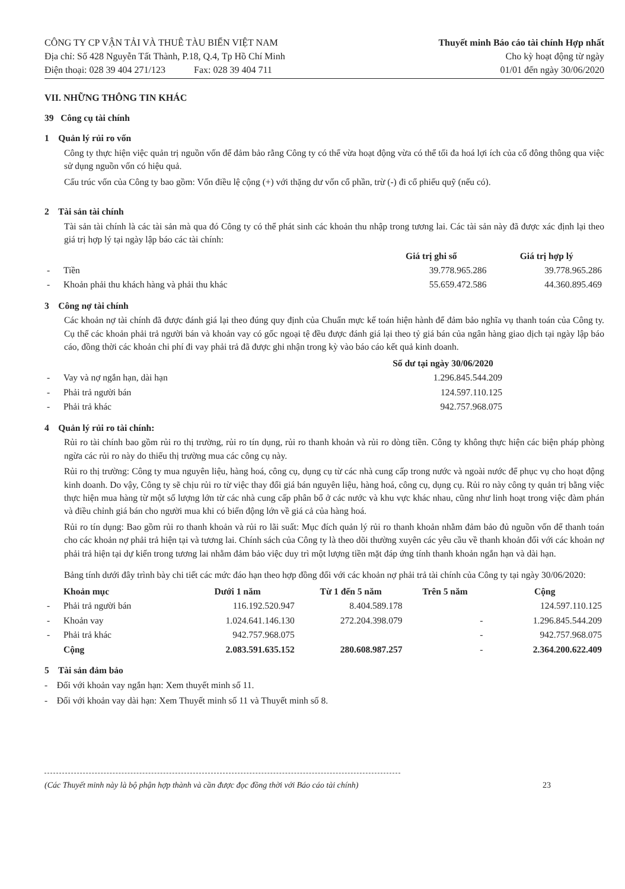CÔNG TY CP VẬN TẢI VÀ THUÊ TÀU BIỂN VIỆT NAM
Địa chỉ: Số 428 Nguyễn Tất Thành, P.18, Q.4, Tp Hồ Chí Minh
Điện thoại: 028 39 404 271/123 Fax: 028 39 404 711
Thuyết minh Báo cáo tài chính Hợp nhất
Cho kỳ hoạt động từ ngày
01/01 đến ngày 30/06/2020
VII. NHỮNG THÔNG TIN KHÁC
39 Công cụ tài chính
1 Quản lý rủi ro vốn
Công ty thực hiện việc quản trị nguồn vốn để đảm bảo rằng Công ty có thể vừa hoạt động vừa có thể tối đa hoá lợi ích của cổ đông thông qua việc sử dụng nguồn vốn có hiệu quả.
Cấu trúc vốn của Công ty bao gồm: Vốn điều lệ cộng (+) với thặng dư vốn cổ phần, trừ (-) đi cổ phiếu quỹ (nếu có).
2 Tài sản tài chính
Tài sản tài chính là các tài sản mà qua đó Công ty có thể phát sinh các khoản thu nhập trong tương lai. Các tài sản này đã được xác định lại theo giá trị hợp lý tại ngày lập báo các tài chính:
| | | Giá trị ghi sổ | Giá trị hợp lý |
| --- | --- | --- | --- |
| - | Tiền | 39.778.965.286 | 39.778.965.286 |
| - | Khoản phải thu khách hàng và phải thu khác | 55.659.472.586 | 44.360.895.469 |
3 Công nợ tài chính
Các khoản nợ tài chính đã được đánh giá lại theo đúng quy định của Chuẩn mực kế toán hiện hành để đảm bảo nghĩa vụ thanh toán của Công ty. Cụ thể các khoản phải trả người bán và khoản vay có gốc ngoại tệ đều được đánh giá lại theo tỷ giá bán của ngân hàng giao dịch tại ngày lập báo cáo, đồng thời các khoản chi phí đi vay phải trả đã được ghi nhận trong kỳ vào báo cáo kết quả kinh doanh.
| | | Số dư tại ngày 30/06/2020 | |
| --- | --- | --- | --- |
| - | Vay và nợ ngắn hạn, dài hạn | 1.296.845.544.209 | |
| - | Phải trả người bán | 124.597.110.125 | |
| - | Phải trả khác | 942.757.968.075 | |
4 Quản lý rủi ro tài chính:
Rủi ro tài chính bao gồm rủi ro thị trường, rủi ro tín dụng, rủi ro thanh khoản và rủi ro dòng tiền. Công ty không thực hiện các biện pháp phòng ngừa các rủi ro này do thiếu thị trường mua các công cụ này.
Rủi ro thị trường: Công ty mua nguyên liệu, hàng hoá, công cụ, dụng cụ từ các nhà cung cấp trong nước và ngoài nước để phục vụ cho hoạt động kinh doanh. Do vậy, Công ty sẽ chịu rủi ro từ việc thay đổi giá bán nguyên liệu, hàng hoá, công cụ, dụng cụ. Rủi ro này công ty quản trị bằng việc thực hiện mua hàng từ một số lượng lớn từ các nhà cung cấp phân bổ ở các nước và khu vực khác nhau, cũng như linh hoạt trong việc đàm phán và điều chỉnh giá bán cho người mua khi có biến động lớn về giá cả của hàng hoá.
Rủi ro tín dụng: Bao gồm rủi ro thanh khoản và rủi ro lãi suất: Mục đích quản lý rủi ro thanh khoản nhằm đảm bảo đủ nguồn vốn để thanh toán cho các khoản nợ phải trả hiện tại và tương lai. Chính sách của Công ty là theo dõi thường xuyên các yêu cầu về thanh khoản đối với các khoản nợ phải trả hiện tại dự kiến trong tương lai nhằm đảm bảo việc duy trì một lượng tiền mặt đáp ứng tính thanh khoản ngắn hạn và dài hạn.
Bảng tính dưới đây trình bày chi tiết các mức đáo hạn theo hợp đồng đối với các khoản nợ phải trả tài chính của Công ty tại ngày 30/06/2020:
| | Khoản mục | Dưới 1 năm | Từ 1 đến 5 năm | Trên 5 năm | Cộng |
| --- | --- | --- | --- | --- | --- |
| - | Phải trả người bán | 116.192.520.947 | 8.404.589.178 | | 124.597.110.125 |
| - | Khoản vay | 1.024.641.146.130 | 272.204.398.079 | - | 1.296.845.544.209 |
| - | Phải trả khác | 942.757.968.075 | | - | 942.757.968.075 |
| | Cộng | 2.083.591.635.152 | 280.608.987.257 | - | 2.364.200.622.409 |
5 Tài sản đảm bảo
- Đối với khoản vay ngắn hạn: Xem thuyết minh số 11.
- Đối với khoản vay dài hạn: Xem Thuyết minh số 11 và Thuyết minh số 8.
(Các Thuyết minh này là bộ phận hợp thành và cần được đọc đồng thời với Báo cáo tài chính) 23